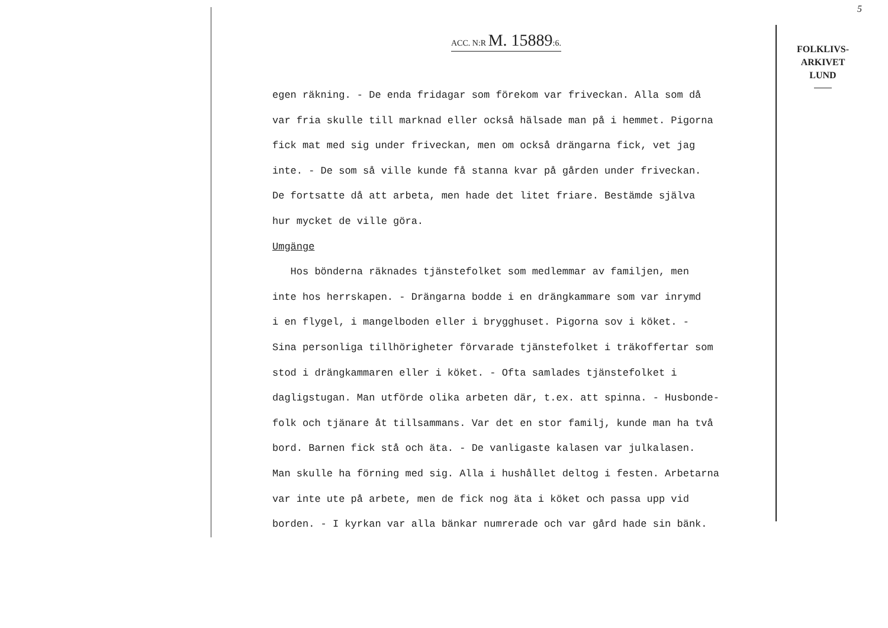5
ACC. N:R M. 15889:6.
FOLKLIVS-
ARKIVET
LUND
egen räkning. - De enda fridagar som förekom var friveckan. Alla som då var fria skulle till marknad eller också hälsade man på i hemmet. Pigorna fick mat med sig under friveckan, men om också drängarna fick, vet jag inte. - De som så ville kunde få stanna kvar på gården under friveckan. De fortsatte då att arbeta, men hade det litet friare. Bestämde själva hur mycket de ville göra. Umgänge Hos bönderna räknades tjänstefolket som medlemmar av familjen, men inte hos herrskapen. - Drängarna bodde i en drängkammare som var inrymd i en flygel, i mangelboden eller i brygghuset. Pigorna sov i köket. - Sina personliga tillhörigheter förvarade tjänstefolket i träkoffertar som stod i drängkammaren eller i köket. - Ofta samlades tjänstefolket i dagligstugan. Man utförde olika arbeten där, t.ex. att spinna. - Husbonde- folk och tjänare åt tillsammans. Var det en stor familj, kunde man ha två bord. Barnen fick stå och äta. - De vanligaste kalasen var julkalasen. Man skulle ha förning med sig. Alla i hushållet deltog i festen. Arbetarna var inte ute på arbete, men de fick nog äta i köket och passa upp vid borden. - I kyrkan var alla bänkar numrerade och var gård hade sin bänk.